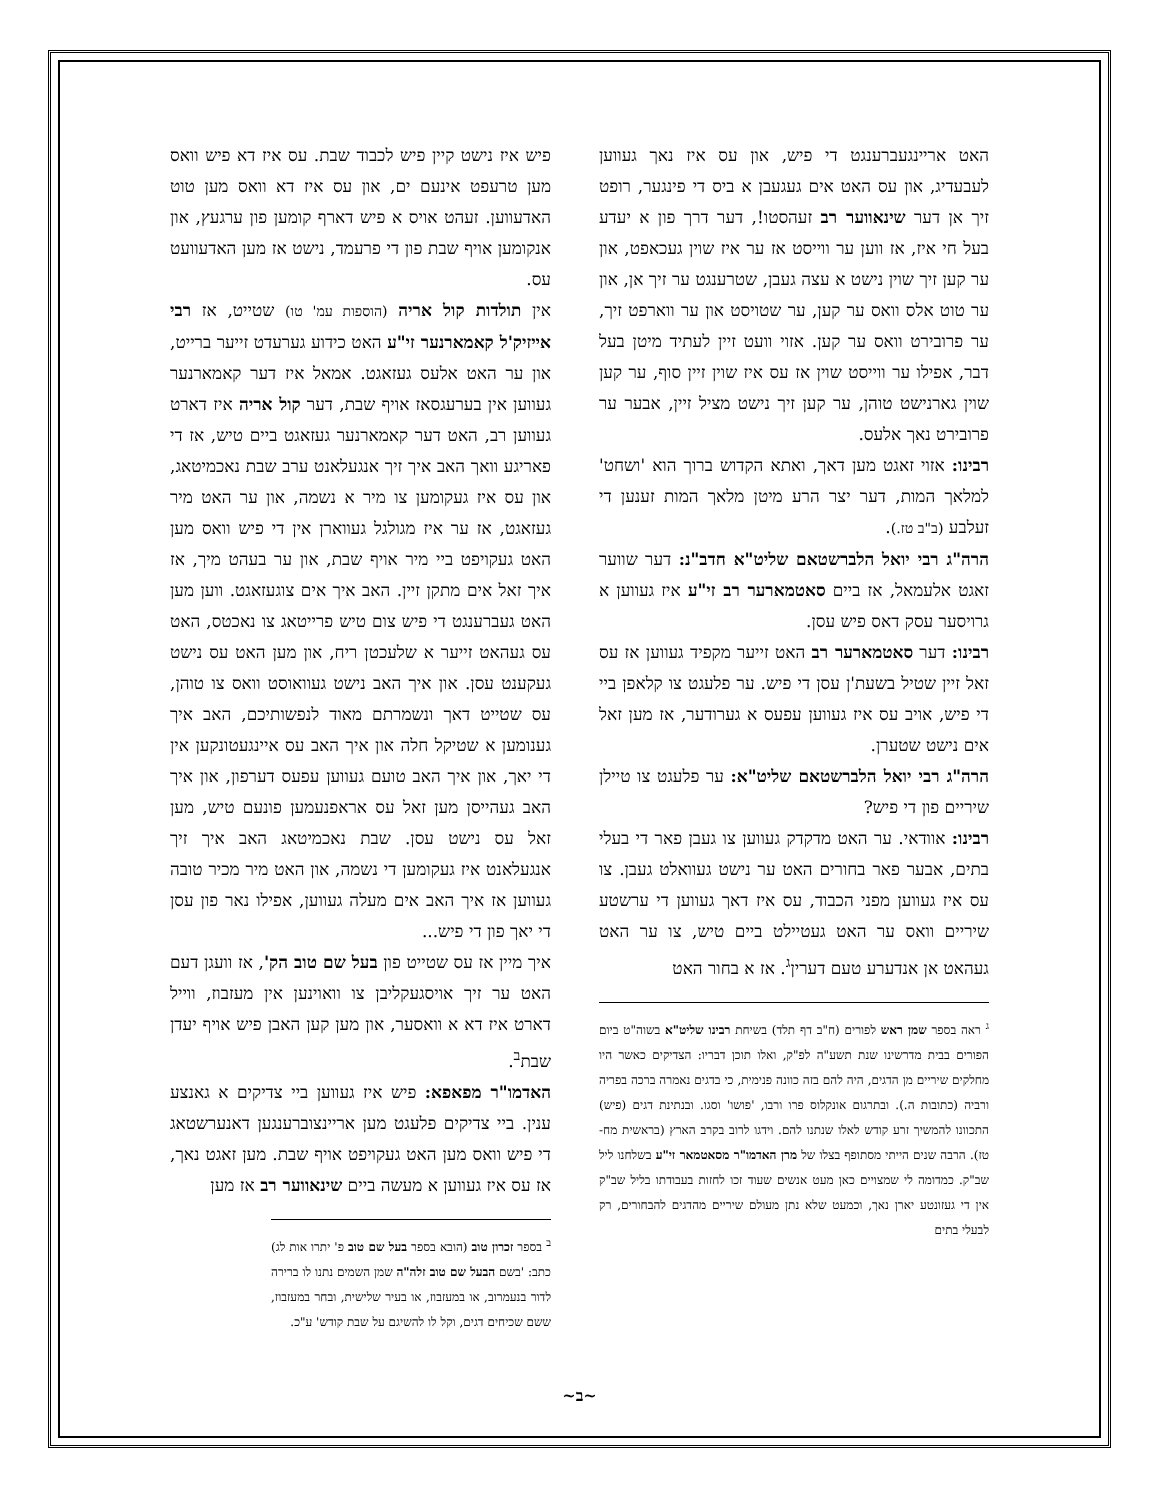פיש איז נישט קיין פיש לכבוד שבת. עס איז דא פיש וואס מען טרעפט אינעם ים, און עס איז דא וואס מען טוט האדעווען. זעהט אויס א פיש דארף קומען פון ערגעץ, און אנקומען אויף שבת פון די פרעמד, נישט אז מען האדעוועט עס.
אין תולדות קול אריה (הוספות עמ' טו) שטייט, אז רבי אייזיק'ל קאמארנער זי"ע האט כידוע גערעדט זייער ברייט, און ער האט אלעס געזאגט. אמאל איז דער קאמארנער געווען אין בערעגסאז אויף שבת, דער קול אריה איז דארט געווען רב, האט דער קאמארנער געזאגט ביים טיש, אז די פאריגע וואך האב איך זיך אנגעלאנט ערב שבת נאכמיטאג, און עס איז געקומען צו מיר א נשמה, און ער האט מיר געזאגט, אז ער איז מגולגל געווארן אין די פיש וואס מען האט געקויפט ביי מיר אויף שבת, און ער בעהט מיך, אז איך זאל אים מתקן זיין. האב איך אים צוגעזאגט. ווען מען האט געברענגט די פיש צום טיש פרייטאג צו נאכטס, האט עס געהאט זייער א שלעכטן ריח, און מען האט עס נישט געקענט עסן. און איך האב נישט געוואוסט וואס צו טוהן, עס שטייט דאך ונשמרתם מאוד לנפשותיכם, האב איך גענומען א שטיקל חלה און איך האב עס איינגעטונקען אין די יאך, און איך האב טועם געווען עפעס דערפון, און איך האב געהייסן מען זאל עס אראפנעמען פונעם טיש, מען זאל עס נישט עסן. שבת נאכמיטאג האב איך זיך אנגעלאנט איז געקומען די נשמה, און האט מיר מכיר טובה געווען אז איך האב אים מעלה געווען, אפילו נאר פון עסן די יאך פון די פיש...
איך מיין אז עס שטייט פון בעל שם טוב הק', אז וועגן דעם האט ער זיך אויסגעקליבן צו וואוינען אין מעזבוז, ווייל דארט איז דא א וואסער, און מען קען האבן פיש אויף יעדן שבת<sup>ב</sup>.
האדמו"ר מפאפא: פיש איז געווען ביי צדיקים א גאנצע ענין. ביי צדיקים פלעגט מען אריינצוברענגען דאנערשטאג די פיש וואס מען האט געקויפט אויף שבת. מען זאגט נאך, אז עס איז געווען א מעשה ביים שינאווער רב אז מען
<sup>ב</sup> בספר זכרון טוב (הובא בספר בעל שם טוב פ' יתרו אות לג) כתב: 'בשם הבעל שם טוב זלה"ה שמן השמים נתנו לו ברירה לדור בנעמרוב, או במעזבוז, או בעיר שלישית, ובחר במעזבוז, ששם שכיחים דגים, וקל לו להשיגם על שבת קודש' ע"כ.
האט אריינגעברענגט די פיש, און עס איז נאך געווען לעבעדיג, און עס האט אים געגעבן א ביס די פינגער, רופט זיך אן דער שינאווער רב זעהסטו!, דער דרך פון א יעדע בעל חי איז, אז ווען ער ווייסט אז ער איז שוין געכאפט, און ער קען זיך שוין נישט א עצה געבן, שטרענגט ער זיך אן, און ער טוט אלס וואס ער קען, ער שטויסט און ער ווארפט זיך, ער פרובירט וואס ער קען. אזוי וועט זיין לעתיד מיטן בעל דבר, אפילו ער ווייסט שוין אז עס איז שוין זיין סוף, ער קען שוין גארנישט טוהן, ער קען זיך נישט מציל זיין, אבער ער פרובירט נאך אלעס.
רבינו: אזוי זאגט מען דאך, ואתא הקדוש ברוך הוא 'ושחט' למלאך המות, דער יצר הרע מיטן מלאך המות זענען די זעלבע (ב"ב טז.).
הרה"ג רבי יואל הלברשטאם שליט"א חדב"נ: דער שווער זאגט אלעמאל, אז ביים סאטמארער רב זי"ע איז געווען א גרויסער עסק דאס פיש עסן.
רבינו: דער סאטמארער רב האט זייער מקפיד געווען אז עס זאל זיין שטיל בשעת'ן עסן די פיש. ער פלעגט צו קלאפן ביי די פיש, אויב עס איז געווען עפעס א גערודער, אז מען זאל אים נישט שטערן.
הרה"ג רבי יואל הלברשטאם שליט"א: ער פלעגט צו טיילן שיריים פון די פיש?
רבינו: אוודאי. ער האט מדקדק געווען צו געבן פאר די בעלי בתים, אבער פאר בחורים האט ער נישט געוואלט געבן. צו עס איז געווען מפני הכבוד, עס איז דאך געווען די ערשטע שיריים וואס ער האט געטיילט ביים טיש, צו ער האט געהאט אן אנדערע טעם דערין<sup>ג</sup>. אז א בחור האט
<sup>ג</sup> ראה בספר שמן ראש לפורים (ח"ב דף תלד) בשיחת רבינו שליט"א בשוה"ט ביום הפורים בבית מדרשינו שנת תשע"ה לפ"ק, ואלו תוכן דבריו: הצדיקים כאשר היו מחלקים שיריים מן הדגים, היה להם בזה כוונה פנימית, כי בדגים נאמרה ברכה בפריה ורביה (כתובות ה.). ובתרגום אונקלוס פרו ורבו, 'פושו' וסגו. ובנתינת דגים (פיש) התכוונו להמשיך זרע קודש לאלו שנתנו להם. וידגו לרוב בקרב הארץ (בראשית מח-טז). הרבה שנים הייתי מסתופף בצלו של מרן האדמו"ר מסאטמאר זי"ע בשלחנו ליל שב"ק. כמדומה לי שמצויים כאן מעט אנשים שעוד זכו לחזות בעבודתו בליל שב"ק אין די געזונטע יארן נאך, וכמעט שלא נתן מעולם שיריים מהדגים להבחורים, רק לבעלי בתים
~ב~